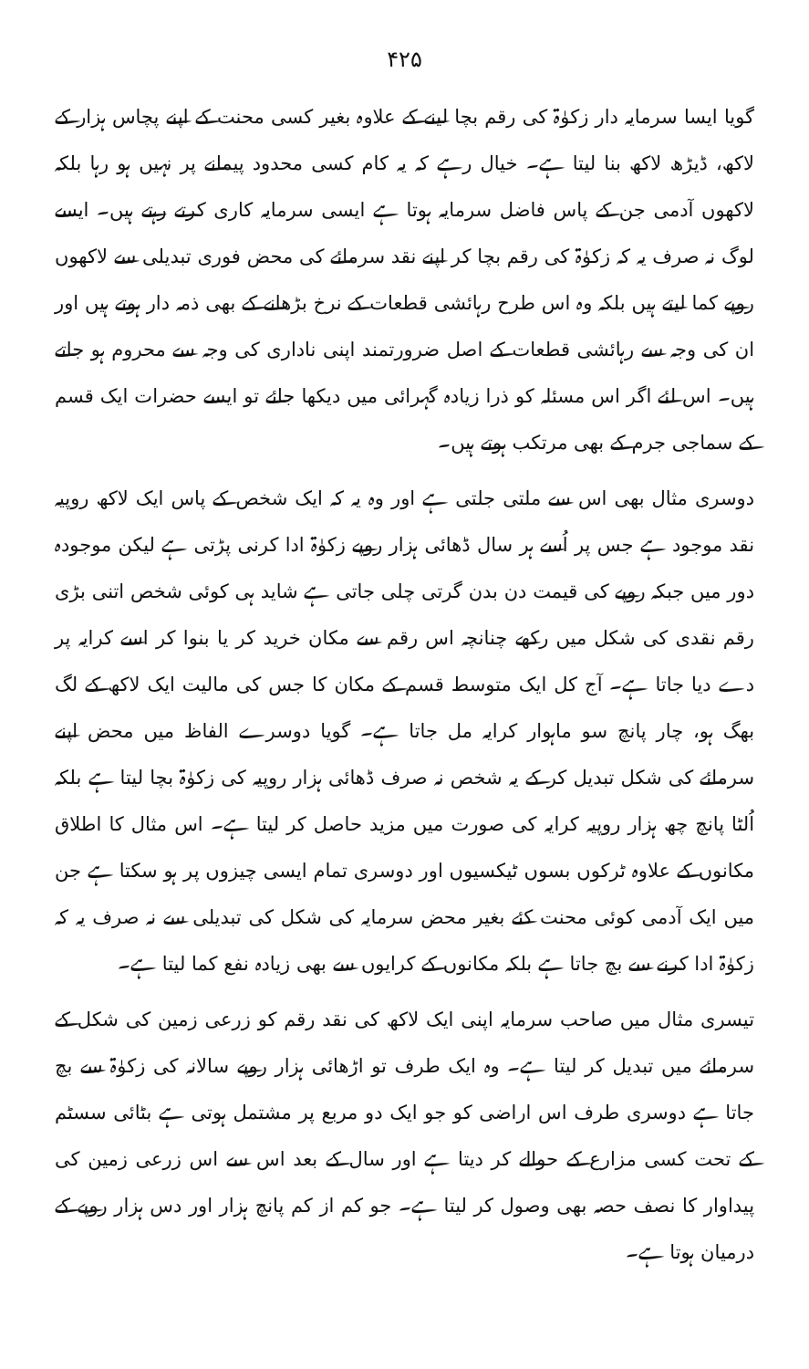۴۲۵
گویا ایسا سرمایہ دار زکوٰۃ کی رقم بچا لینے کے علاوہ بغیر کسی محنت کے اپنے پچاس ہزار کے لاکھ، ڈیڑھ لاکھ بنا لیتا ہے۔ خیال رہے کہ یہ کام کسی محدود پیمانے پر نہیں ہو رہا بلکہ لاکھوں آدمی جن کے پاس فاضل سرمایہ ہوتا ہے ایسی سرمایہ کاری کرتے رہتے ہیں۔ ایسے لوگ نہ صرف یہ کہ زکوٰۃ کی رقم بچا کر اپنے نقد سرمائے کی محض فوری تبدیلی سے لاکھوں روپے کما لیتے ہیں بلکہ وہ اس طرح رہائشی قطعات کے نرخ بڑھانے کے بھی ذمہ دار ہوتے ہیں اور ان کی وجہ سے رہائشی قطعات کے اصل ضرورتمند اپنی ناداری کی وجہ سے محروم ہو جاتے ہیں۔ اس لئے اگر اس مسئلہ کو ذرا زیادہ گہرائی میں دیکھا جائے تو ایسے حضرات ایک قسم کے سماجی جرم کے بھی مرتکب ہوتے ہیں۔
دوسری مثال بھی اس سے ملتی جلتی ہے اور وہ یہ کہ ایک شخص کے پاس ایک لاکھ روپیہ نقد موجود ہے جس پر اُسے ہر سال ڈھائی ہزار روپے زکوٰۃ ادا کرنی پڑتی ہے لیکن موجودہ دور میں جبکہ روپے کی قیمت دن بدن گرتی چلی جاتی ہے شاید ہی کوئی شخص اتنی بڑی رقم نقدی کی شکل میں رکھے چنانچہ اس رقم سے مکان خرید کر یا بنوا کر اسے کرایہ پر دے دیا جاتا ہے۔ آج کل ایک متوسط قسم کے مکان کا جس کی مالیت ایک لاکھ کے لگ بھگ ہو، چار پانچ سو ماہوار کرایہ مل جاتا ہے۔ گویا دوسرے الفاظ میں محض اپنے سرمائے کی شکل تبدیل کر کے یہ شخص نہ صرف ڈھائی ہزار روپیہ کی زکوٰۃ بچا لیتا ہے بلکہ اُلٹا پانچ چھ ہزار روپیہ کرایہ کی صورت میں مزید حاصل کر لیتا ہے۔ اس مثال کا اطلاق مکانوں کے علاوہ ٹرکوں بسوں ٹیکسیوں اور دوسری تمام ایسی چیزوں پر ہو سکتا ہے جن میں ایک آدمی کوئی محنت کئے بغیر محض سرمایہ کی شکل کی تبدیلی سے نہ صرف یہ کہ زکوٰۃ ادا کرنے سے بچ جاتا ہے بلکہ مکانوں کے کرایوں سے بھی زیادہ نفع کما لیتا ہے۔
تیسری مثال میں صاحب سرمایہ اپنی ایک لاکھ کی نقد رقم کو زرعی زمین کی شکل کے سرمائے میں تبدیل کر لیتا ہے۔ وہ ایک طرف تو اڑھائی ہزار روپے سالانہ کی زکوٰۃ سے بچ جاتا ہے دوسری طرف اس اراضی کو جو ایک دو مربع پر مشتمل ہوتی ہے بٹائی سسٹم کے تحت کسی مزارع کے حوالے کر دیتا ہے اور سال کے بعد اس سے اس زرعی زمین کی پیداوار کا نصف حصہ بھی وصول کر لیتا ہے۔ جو کم از کم پانچ ہزار اور دس ہزار روپے کے درمیان ہوتا ہے۔